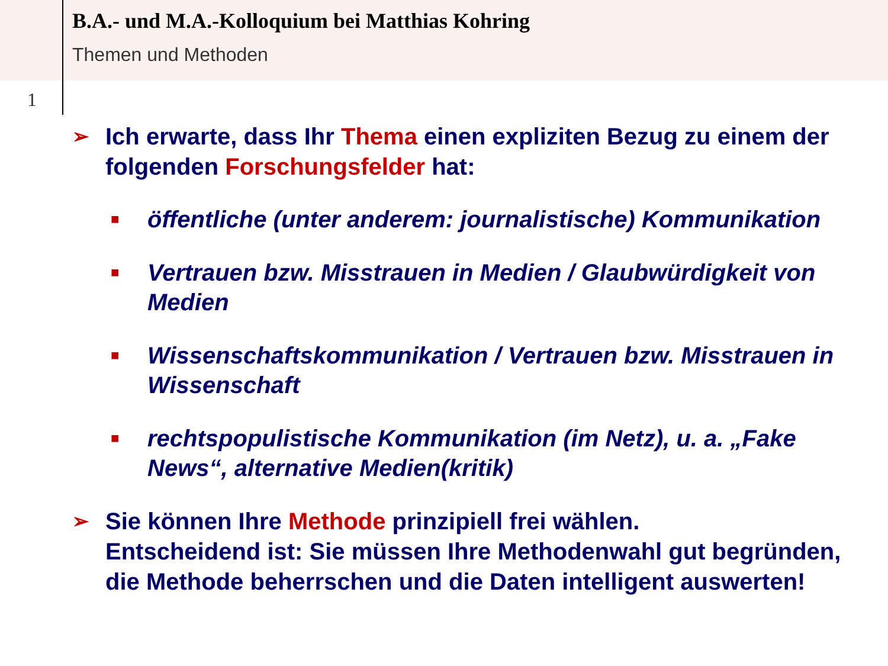B.A.- und M.A.-Kolloquium bei Matthias Kohring
Themen und Methoden
1
➢ Ich erwarte, dass Ihr Thema einen expliziten Bezug zu einem der folgenden Forschungsfelder hat:
■ öffentliche (unter anderem: journalistische) Kommunikation
■ Vertrauen bzw. Misstrauen in Medien / Glaubwürdigkeit von Medien
■ Wissenschaftskommunikation / Vertrauen bzw. Misstrauen in Wissenschaft
■ rechtspopulistische Kommunikation (im Netz), u. a. „Fake News“, alternative Medien(kritik)
➢ Sie können Ihre Methode prinzipiell frei wählen.
Entscheidend ist: Sie müssen Ihre Methodenwahl gut begründen, die Methode beherrschen und die Daten intelligent auswerten!